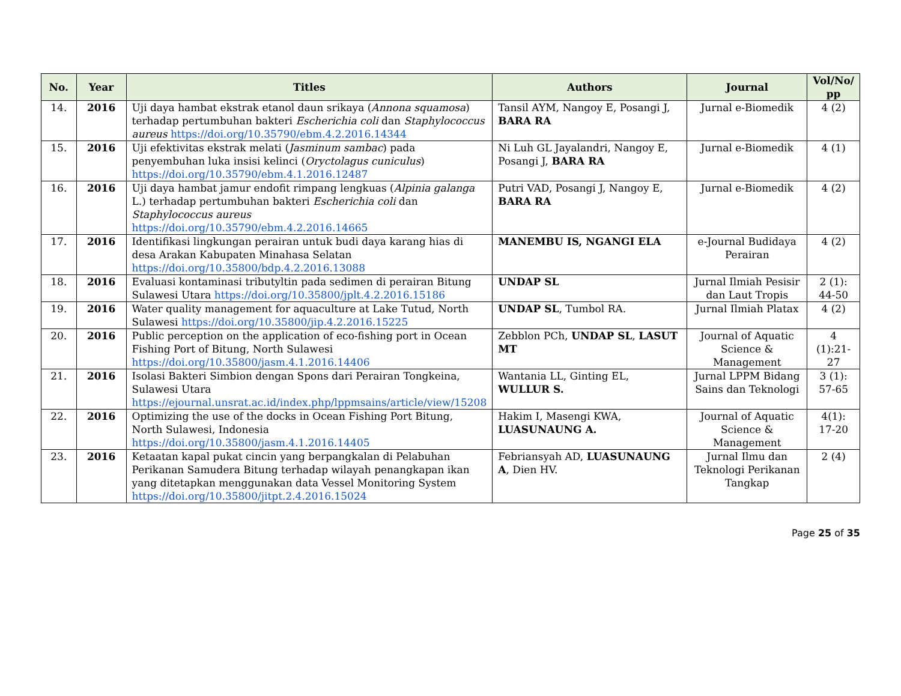| No. | Year | Titles | Authors | Journal | Vol/No/ pp |
| --- | --- | --- | --- | --- | --- |
| 14. | 2016 | Uji daya hambat ekstrak etanol daun srikaya ( Annona squamosa ) terhadap pertumbuhan bakteri Escherichia coli dan Staphylococcus aureus https://doi.org/10.35790/ebm.4.2.2016.14344 | Tansil AYM, Nangoy E, Posangi J, BARA RA | Jurnal e-Biomedik | 4 (2) |
| 15. | 2016 | Uji efektivitas ekstrak melati ( Jasminum sambac ) pada penyembuhan luka insisi kelinci ( Oryctolagus cuniculus ) https://doi.org/10.35790/ebm.4.1.2016.12487 | Ni Luh GL Jayalandri, Nangoy E, Posangi J, BARA RA | Jurnal e-Biomedik | 4 (1) |
| 16. | 2016 | Uji daya hambat jamur endofit rimpang lengkuas ( Alpinia galanga L.) terhadap pertumbuhan bakteri Escherichia coli dan Staphylococcus aureus https://doi.org/10.35790/ebm.4.2.2016.14665 | Putri VAD, Posangi J, Nangoy E, BARA RA | Jurnal e-Biomedik | 4 (2) |
| 17. | 2016 | Identifikasi lingkungan perairan untuk budi daya karang hias di desa Arakan Kabupaten Minahasa Selatan https://doi.org/10.35800/bdp.4.2.2016.13088 | MANEMBU IS, NGANGI ELA | e-Journal Budidaya Perairan | 4 (2) |
| 18. | 2016 | Evaluasi kontaminasi tributyltin pada sedimen di perairan Bitung Sulawesi Utara https://doi.org/10.35800/jplt.4.2.2016.15186 | UNDAP SL | Jurnal Ilmiah Pesisir dan Laut Tropis | 2 (1): 44-50 |
| 19. | 2016 | Water quality management for aquaculture at Lake Tutud, North Sulawesi https://doi.org/10.35800/jip.4.2.2016.15225 | UNDAP SL , Tumbol RA. | Jurnal Ilmiah Platax | 4 (2) |
| 20. | 2016 | Public perception on the application of eco-fishing port in Ocean Fishing Port of Bitung, North Sulawesi https://doi.org/10.35800/jasm.4.1.2016.14406 | Zebblon PCh, UNDAP SL , LASUT MT | Journal of Aquatic Science & Management | 4 (1):21-27 |
| 21. | 2016 | Isolasi Bakteri Simbion dengan Spons dari Perairan Tongkeina, Sulawesi Utara https://ejournal.unsrat.ac.id/index.php/lppmsains/article/view/15208 | Wantania LL, Ginting EL, WULLUR S. | Jurnal LPPM Bidang Sains dan Teknologi | 3 (1): 57-65 |
| 22. | 2016 | Optimizing the use of the docks in Ocean Fishing Port Bitung, North Sulawesi, Indonesia https://doi.org/10.35800/jasm.4.1.2016.14405 | Hakim I, Masengi KWA, LUASUNAUNG A. | Journal of Aquatic Science & Management | 4(1): 17-20 |
| 23. | 2016 | Ketaatan kapal pukat cincin yang berpangkalan di Pelabuhan Perikanan Samudera Bitung terhadap wilayah penangkapan ikan yang ditetapkan menggunakan data Vessel Monitoring System https://doi.org/10.35800/jitpt.2.4.2016.15024 | Febriansyah AD, LUASUNAUNG A , Dien HV. | Jurnal Ilmu dan Teknologi Perikanan Tangkap | 2 (4) |
Page 25 of 35